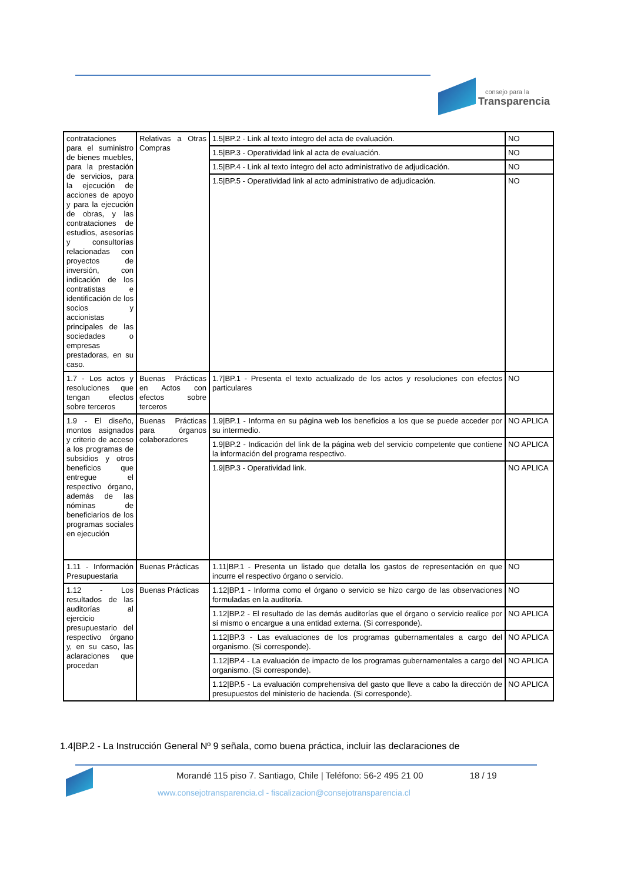consejo para la
Transparencia
| contrataciones para el suministro de bienes muebles, para la prestación de servicios, para la ejecución de acciones de apoyo y para la ejecución de obras, y las contrataciones de estudios, asesorías y consultorías relacionadas con proyectos de inversión, con indicación de los contratistas e identificación de los socios y accionistas principales de las sociedades o empresas prestadoras, en su caso. | Relativas a Otras Compras | 1.5/BP.2 - Link al texto íntegro del acta de evaluación. | NO |
| | | 1.5/BP.3 - Operatividad link al acta de evaluación. | NO |
| | | 1.5/BP.4 - Link al texto íntegro del acto administrativo de adjudicación. | NO |
| | | 1.5/BP.5 - Operatividad link al acto administrativo de adjudicación. | NO |
| 1.7 - Los actos y resoluciones que tengan efectos sobre terceros | Buenas Prácticas en Actos con efectos sobre terceros | 1.7/BP.1 - Presenta el texto actualizado de los actos y resoluciones con efectos particulares | NO |
| 1.9 - El diseño, montos asignados y criterio de acceso a los programas de subsidios y otros beneficios que entregue el respectivo órgano, además de las nóminas de beneficiarios de los programas sociales en ejecución | Buenas Prácticas para órganos colaboradores | 1.9/BP.1 - Informa en su página web los beneficios a los que se puede acceder por su intermedio. | NO APLICA |
| | | 1.9/BP.2 - Indicación del link de la página web del servicio competente que contiene la información del programa respectivo. | NO APLICA |
| | | 1.9/BP.3 - Operatividad link. | NO APLICA |
| 1.11 - Información Presupuestaria | Buenas Prácticas | 1.11/BP.1 - Presenta un listado que detalla los gastos de representación en que incurre el respectivo órgano o servicio. | NO |
| 1.12 - Los resultados de las auditorías al ejercicio presupuestario del respectivo órgano y, en su caso, las aclaraciones que procedan | Buenas Prácticas | 1.12/BP.1 - Informa como el órgano o servicio se hizo cargo de las observaciones formuladas en la auditoría. | NO |
| | | 1.12/BP.2 - El resultado de las demás auditorías que el órgano o servicio realice por sí mismo o encargue a una entidad externa. (Si corresponde). | NO APLICA |
| | | 1.12/BP.3 - Las evaluaciones de los programas gubernamentales a cargo del organismo. (Si corresponde). | NO APLICA |
| | | 1.12/BP.4 - La evaluación de impacto de los programas gubernamentales a cargo del organismo. (Si corresponde). | NO APLICA |
| | | 1.12/BP.5 - La evaluación comprehensiva del gasto que lleve a cabo la dirección de presupuestos del ministerio de hacienda. (Si corresponde). | NO APLICA |
1.4|BP.2 - La Instrucción General Nº 9 señala, como buena práctica, incluir las declaraciones de
Morandé 115 piso 7. Santiago, Chile | Teléfono: 56-2 495 21 00 18 / 19
www.consejotransparencia.cl - fiscalizacion@consejotransparencia.cl